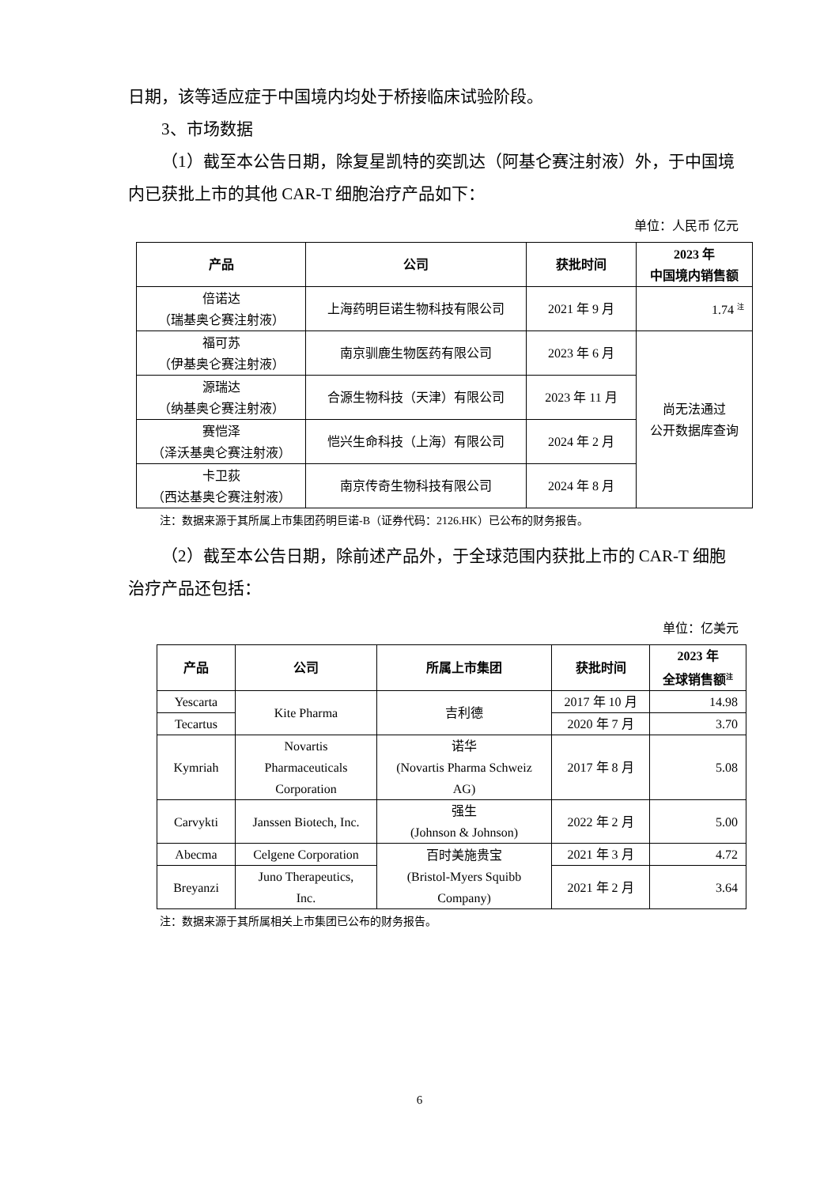日期，该等适应症于中国境内均处于桥接临床试验阶段。
3、市场数据
（1）截至本公告日期，除复星凯特的奕凯达（阿基仑赛注射液）外，于中国境内已获批上市的其他 CAR-T 细胞治疗产品如下：
单位：人民币 亿元
| 产品 | 公司 | 获批时间 | 2023 年 中国境内销售额 |
| --- | --- | --- | --- |
| 倍诺达 （瑞基奥仑赛注射液） | 上海药明巨诺生物科技有限公司 | 2021 年 9 月 | 1.74 <sup>注</sup> |
| 福可苏 （伊基奥仑赛注射液） | 南京驯鹿生物医药有限公司 | 2023 年 6 月 | 尚无法通过 公开数据库查询 |
| 源瑞达 （纳基奥仑赛注射液） | 合源生物科技（天津）有限公司 | 2023 年 11 月 | |
| 赛恺泽 （泽沃基奥仑赛注射液） | 恺兴生命科技（上海）有限公司 | 2024 年 2 月 | |
| 卡卫荻 （西达基奥仑赛注射液） | 南京传奇生物科技有限公司 | 2024 年 8 月 | |
注：数据来源于其所属上市集团药明巨诺-B（证券代码：2126.HK）已公布的财务报告。
（2）截至本公告日期，除前述产品外，于全球范围内获批上市的 CAR-T 细胞治疗产品还包括：
单位：亿美元
| 产品 | 公司 | 所属上市集团 | 获批时间 | 2023 年 全球销售额<sup>注</sup> |
| --- | --- | --- | --- | --- |
| Yescarta | Kite Pharma | 吉利德 | 2017 年 10 月 | 14.98 |
| Tecartus | | | 2020 年 7 月 | 3.70 |
| Kymriah | Novartis Pharmaceuticals Corporation | 诺华 (Novartis Pharma Schweiz AG) | 2017 年 8 月 | 5.08 |
| Carvykti | Janssen Biotech, Inc. | 强生 (Johnson & Johnson) | 2022 年 2 月 | 5.00 |
| Abecma | Celgene Corporation | 百时美施贵宝 (Bristol-Myers Squibb Company) | 2021 年 3 月 | 4.72 |
| Breyanzi | Juno Therapeutics, Inc. | | 2021 年 2 月 | 3.64 |
注：数据来源于其所属相关上市集团已公布的财务报告。
6